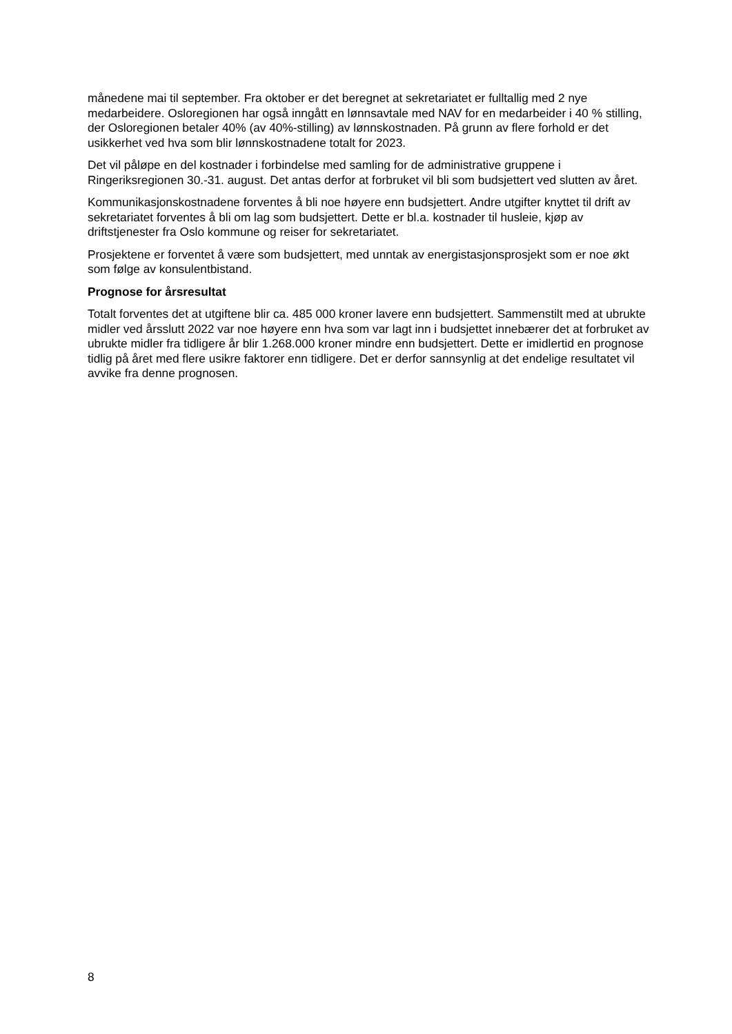månedene mai til september. Fra oktober er det beregnet at sekretariatet er fulltallig med 2 nye medarbeidere. Osloregionen har også inngått en lønnsavtale med NAV for en medarbeider i 40 % stilling, der Osloregionen betaler 40% (av 40%-stilling) av lønnskostnaden. På grunn av flere forhold er det usikkerhet ved hva som blir lønnskostnadene totalt for 2023.
Det vil påløpe en del kostnader i forbindelse med samling for de administrative gruppene i Ringeriksregionen 30.-31. august. Det antas derfor at forbruket vil bli som budsjettert ved slutten av året.
Kommunikasjonskostnadene forventes å bli noe høyere enn budsjettert. Andre utgifter knyttet til drift av sekretariatet forventes å bli om lag som budsjettert. Dette er bl.a. kostnader til husleie, kjøp av driftstjenester fra Oslo kommune og reiser for sekretariatet.
Prosjektene er forventet å være som budsjettert, med unntak av energistasjonsprosjekt som er noe økt som følge av konsulentbistand.
Prognose for årsresultat
Totalt forventes det at utgiftene blir ca. 485 000 kroner lavere enn budsjettert. Sammenstilt med at ubrukte midler ved årsslutt 2022 var noe høyere enn hva som var lagt inn i budsjettet innebærer det at forbruket av ubrukte midler fra tidligere år blir 1.268.000 kroner mindre enn budsjettert. Dette er imidlertid en prognose tidlig på året med flere usikre faktorer enn tidligere. Det er derfor sannsynlig at det endelige resultatet vil avvike fra denne prognosen.
8